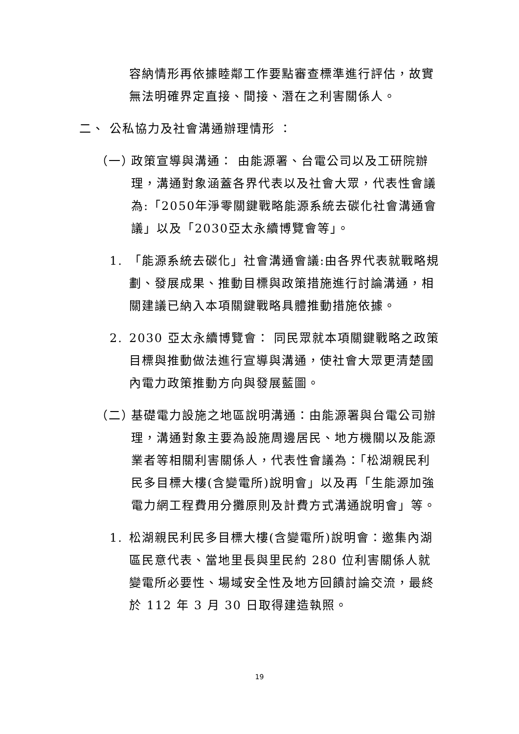容納情形再依據睦鄰工作要點審查標準進行評估，故實無法明確界定直接、間接、潛在之利害關係人。
二、 公私協力及社會溝通辦理情形 ：
（一） 政策宣導與溝通： 由能源署、台電公司以及工研院辦理，溝通對象涵蓋各界代表以及社會大眾，代表性會議為:「2050年淨零關鍵戰略能源系統去碳化社會溝通會議」以及「2030亞太永續博覽會等」。
1. 「能源系統去碳化」社會溝通會議:由各界代表就戰略規劃、發展成果、推動目標與政策措施進行討論溝通，相關建議已納入本項關鍵戰略具體推動措施依據。
2. 2030 亞太永續博覽會： 同民眾就本項關鍵戰略之政策目標與推動做法進行宣導與溝通，使社會大眾更清楚國內電力政策推動方向與發展藍圖。
（二） 基礎電力設施之地區說明溝通：由能源署與台電公司辦理，溝通對象主要為設施周邊居民、地方機關以及能源業者等相關利害關係人，代表性會議為：「松湖親民利民多目標大樓(含變電所)說明會」以及再「生能源加強電力網工程費用分攤原則及計費方式溝通說明會」等。
1. 松湖親民利民多目標大樓(含變電所)說明會：邀集內湖區民意代表、當地里長與里民約 280 位利害關係人就變電所必要性、場域安全性及地方回饋討論交流，最終於 112 年 3 月 30 日取得建造執照。
19